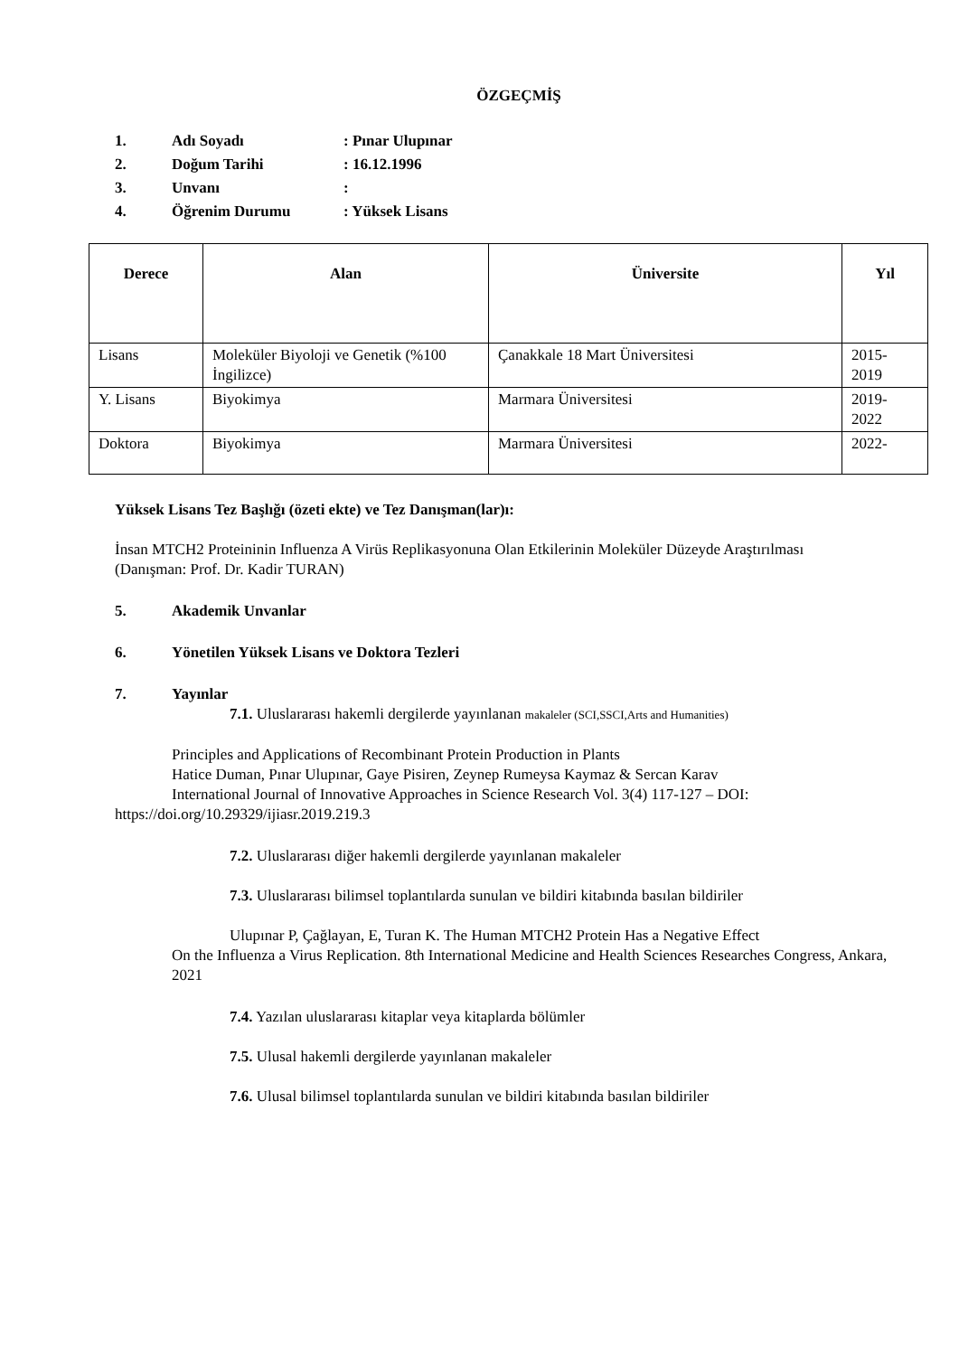ÖZGEÇMİŞ
1. Adı Soyadı: Pınar Ulupınar
2. Doğum Tarihi: 16.12.1996
3. Unvanı:
4. Öğrenim Durumu: Yüksek Lisans
| Derece | Alan | Üniversite | Yıl |
| --- | --- | --- | --- |
| Lisans | Moleküler Biyoloji ve Genetik (%100 İngilizce) | Çanakkale 18 Mart Üniversitesi | 2015- 2019 |
| Y. Lisans | Biyokimya | Marmara Üniversitesi | 2019- 2022 |
| Doktora | Biyokimya | Marmara Üniversitesi | 2022- |
Yüksek Lisans Tez Başlığı (özeti ekte) ve Tez Danışman(lar)ı:
İnsan MTCH2 Proteininin Influenza A Virüs Replikasyonuna Olan Etkilerinin Moleküler Düzeyde Araştırılması
(Danışman: Prof. Dr. Kadir TURAN)
5. Akademik Unvanlar
6. Yönetilen Yüksek Lisans ve Doktora Tezleri
7. Yayınlar
7.1. Uluslararası hakemli dergilerde yayınlanan makaleler (SCI,SSCI,Arts and Humanities)
Principles and Applications of Recombinant Protein Production in Plants
Hatice Duman, Pınar Ulupınar, Gaye Pisiren, Zeynep Rumeysa Kaymaz & Sercan Karav
International Journal of Innovative Approaches in Science Research Vol. 3(4) 117-127 – DOI:
https://doi.org/10.29329/ijiasr.2019.219.3
7.2. Uluslararası diğer hakemli dergilerde yayınlanan makaleler
7.3. Uluslararası bilimsel toplantılarda sunulan ve bildiri kitabında basılan bildiriler
Ulupınar P, Çağlayan, E, Turan K. The Human MTCH2 Protein Has a Negative Effect
On the Influenza a Virus Replication. 8th International Medicine and Health Sciences Researches Congress, Ankara, 2021
7.4. Yazılan uluslararası kitaplar veya kitaplarda bölümler
7.5. Ulusal hakemli dergilerde yayınlanan makaleler
7.6. Ulusal bilimsel toplantılarda sunulan ve bildiri kitabında basılan bildiriler